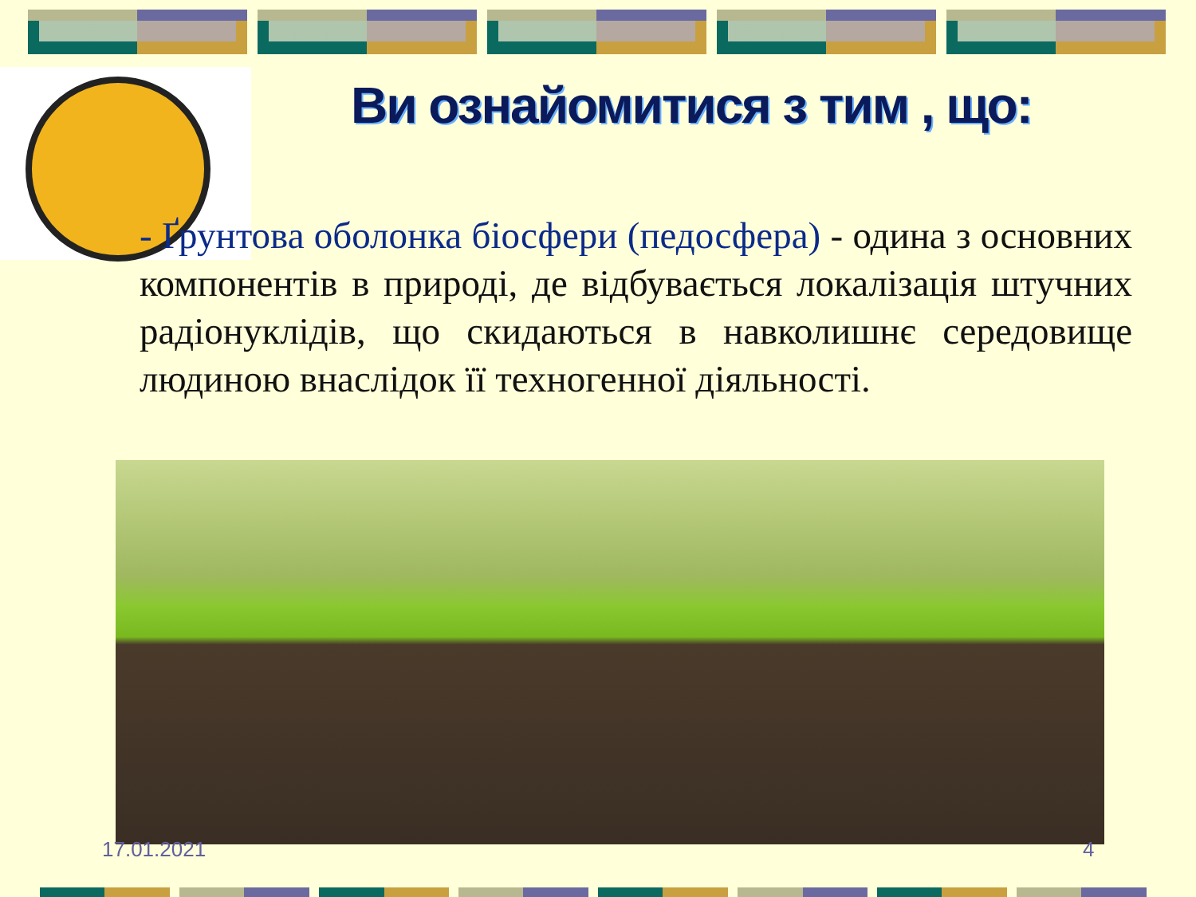Ви ознайомитися з тим , що:
- Ґрунтова оболонка біосфери (педосфера) - одина з основних компонентів в природі, де відбувається локалізація штучних радіонуклідів, що скидаються в навколишнє середовище людиною внаслідок її техногенної діяльності.
17.01.2021 4